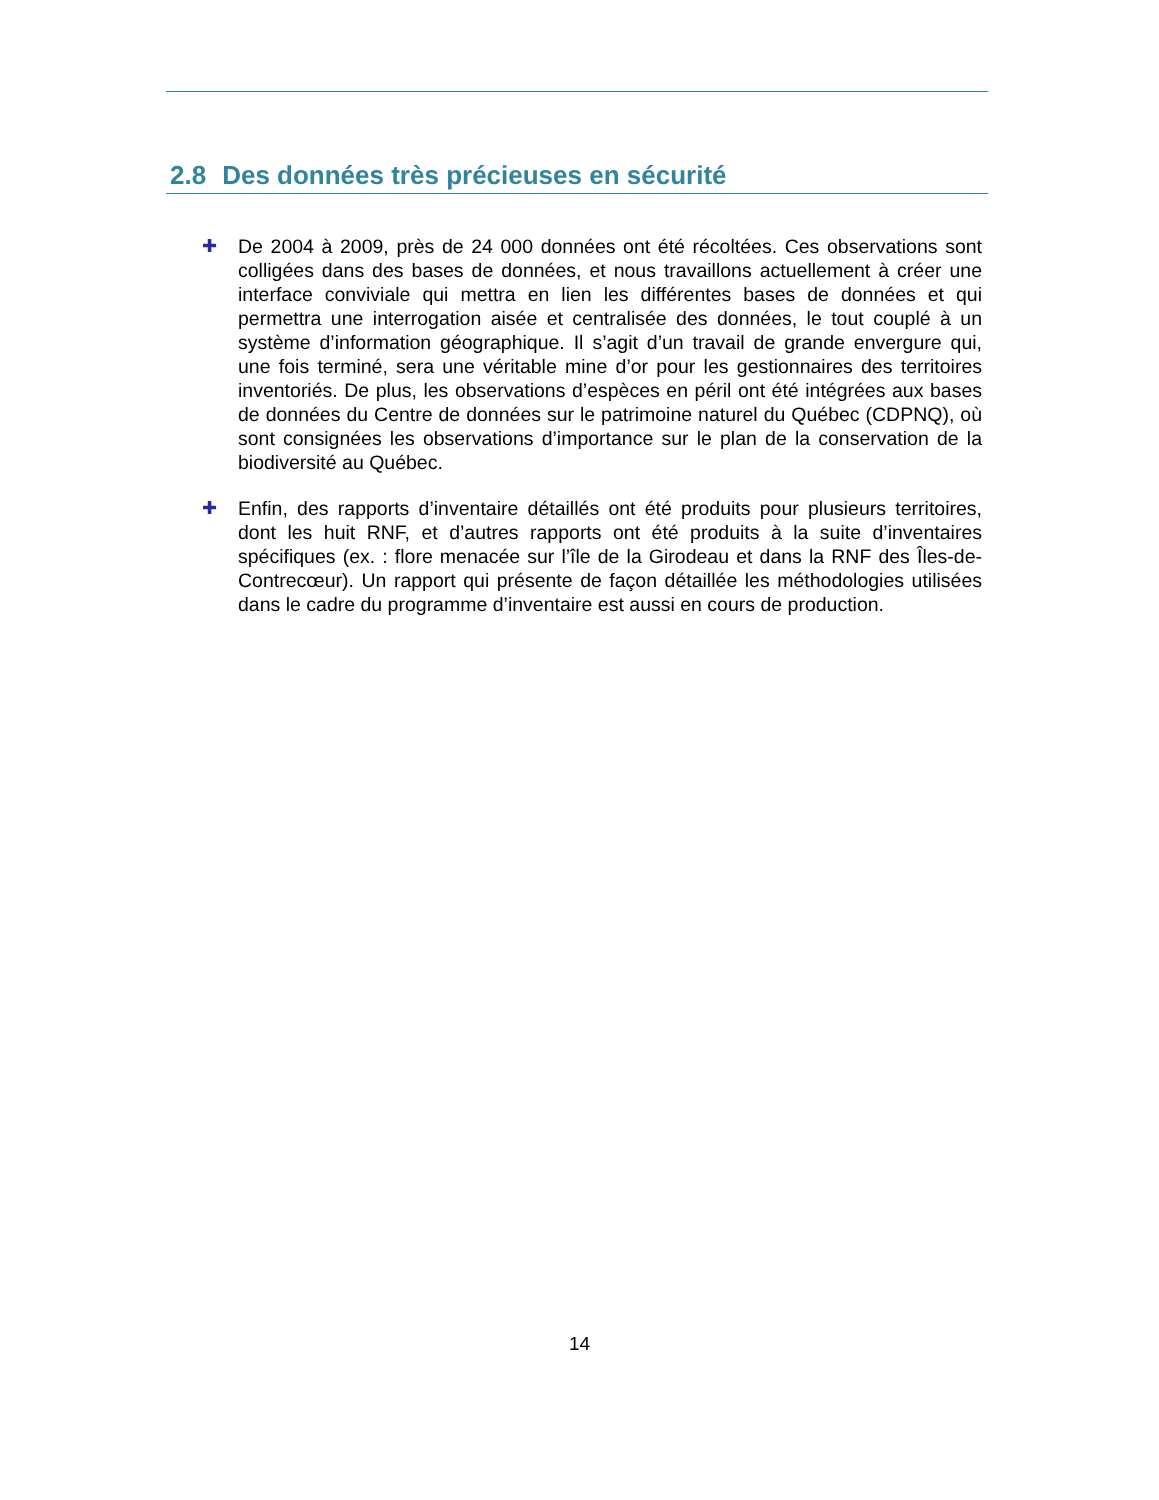2.8 Des données très précieuses en sécurité
✚ De 2004 à 2009, près de 24 000 données ont été récoltées. Ces observations sont colligées dans des bases de données, et nous travaillons actuellement à créer une interface conviviale qui mettra en lien les différentes bases de données et qui permettra une interrogation aisée et centralisée des données, le tout couplé à un système d’information géographique. Il s’agit d’un travail de grande envergure qui, une fois terminé, sera une véritable mine d’or pour les gestionnaires des territoires inventoriés. De plus, les observations d’espèces en péril ont été intégrées aux bases de données du Centre de données sur le patrimoine naturel du Québec (CDPNQ), où sont consignées les observations d’importance sur le plan de la conservation de la biodiversité au Québec.
✚ Enfin, des rapports d’inventaire détaillés ont été produits pour plusieurs territoires, dont les huit RNF, et d’autres rapports ont été produits à la suite d’inventaires spécifiques (ex. : flore menacée sur l’île de la Girodeau et dans la RNF des Îles-de-Contrecœur). Un rapport qui présente de façon détaillée les méthodologies utilisées dans le cadre du programme d’inventaire est aussi en cours de production.
14